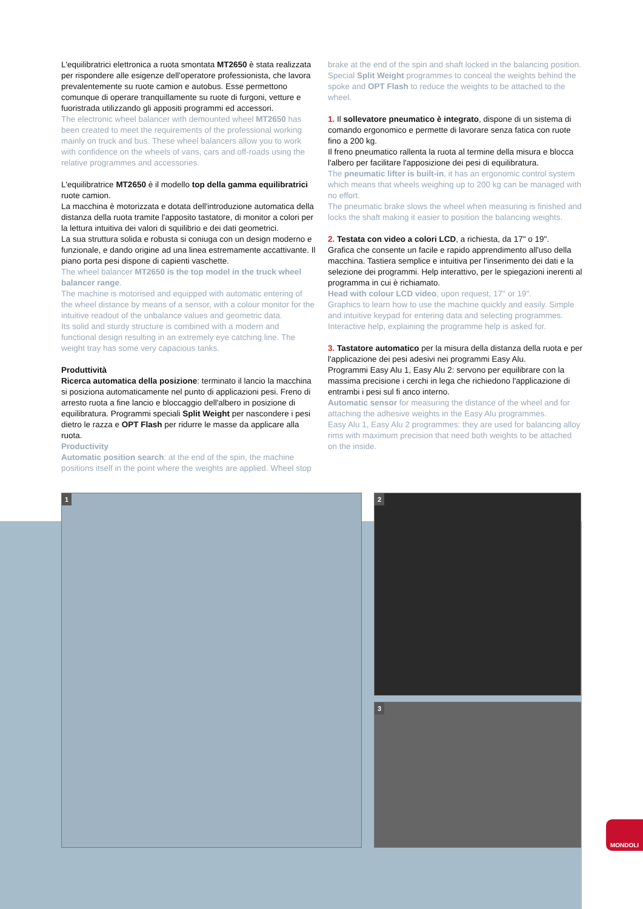L'equilibratrici elettronica a ruota smontata MT2650 è stata realizzata per rispondere alle esigenze dell'operatore professionista, che lavora prevalentemente su ruote camion e autobus. Esse permettono comunque di operare tranquillamente su ruote di furgoni, vetture e fuoristrada utilizzando gli appositi programmi ed accessori.
The electronic wheel balancer with demounted wheel MT2650 has been created to meet the requirements of the professional working mainly on truck and bus. These wheel balancers allow you to work with confidence on the wheels of vans, cars and off-roads using the relative programmes and accessories.
L'equilibratrice MT2650 è il modello top della gamma equilibratrici ruote camion.
La macchina è motorizzata e dotata dell'introduzione automatica della distanza della ruota tramite l'apposito tastatore, di monitor a colori per la lettura intuitiva dei valori di squilibrio e dei dati geometrici.
La sua struttura solida e robusta si coniuga con un design moderno e funzionale, e dando origine ad una linea estremamente accattivante. Il piano porta pesi dispone di capienti vaschette.
The wheel balancer MT2650 is the top model in the truck wheel balancer range.
The machine is motorised and equipped with automatic entering of the wheel distance by means of a sensor, with a colour monitor for the intuitive readout of the unbalance values and geometric data.
Its solid and sturdy structure is combined with a modern and functional design resulting in an extremely eye catching line. The weight tray has some very capacious tanks.
Produttività
Ricerca automatica della posizione: terminato il lancio la macchina si posiziona automaticamente nel punto di applicazioni pesi. Freno di arresto ruota a fine lancio e bloccaggio dell'albero in posizione di equilibratura. Programmi speciali Split Weight per nascondere i pesi dietro le razza e OPT Flash per ridurre le masse da applicare alla ruota.
Productivity
Automatic position search: at the end of the spin, the machine positions itself in the point where the weights are applied. Wheel stop
brake at the end of the spin and shaft locked in the balancing position. Special Split Weight programmes to conceal the weights behind the spoke and OPT Flash to reduce the weights to be attached to the wheel.
1. Il sollevatore pneumatico è integrato, dispone di un sistema di comando ergonomico e permette di lavorare senza fatica con ruote fino a 200 kg.
Il freno pneumatico rallenta la ruota al termine della misura e blocca l'albero per facilitare l'apposizione dei pesi di equilibratura.
The pneumatic lifter is built-in, it has an ergonomic control system which means that wheels weighing up to 200 kg can be managed with no effort.
The pneumatic brake slows the wheel when measuring is finished and locks the shaft making it easier to position the balancing weights.
2. Testata con video a colori LCD, a richiesta, da 17" o 19".
Grafica che consente un facile e rapido apprendimento all'uso della macchina. Tastiera semplice e intuitiva per l'inserimento dei dati e la selezione dei programmi. Help interattivo, per le spiegazioni inerenti al programma in cui è richiamato.
Head with colour LCD video, upon request, 17" or 19".
Graphics to learn how to use the machine quickly and easily. Simple and intuitive keypad for entering data and selecting programmes. Interactive help, explaining the programme help is asked for.
3. Tastatore automatico per la misura della distanza della ruota e per l'applicazione dei pesi adesivi nei programmi Easy Alu.
Programmi Easy Alu 1, Easy Alu 2: servono per equilibrare con la massima precisione i cerchi in lega che richiedono l'applicazione di entrambi i pesi sul fi anco interno.
Automatic sensor for measuring the distance of the wheel and for attaching the adhesive weights in the Easy Alu programmes.
Easy Alu 1, Easy Alu 2 programmes: they are used for balancing alloy rims with maximum precision that need both weights to be attached on the inside.
1 2
3
MONDOLI